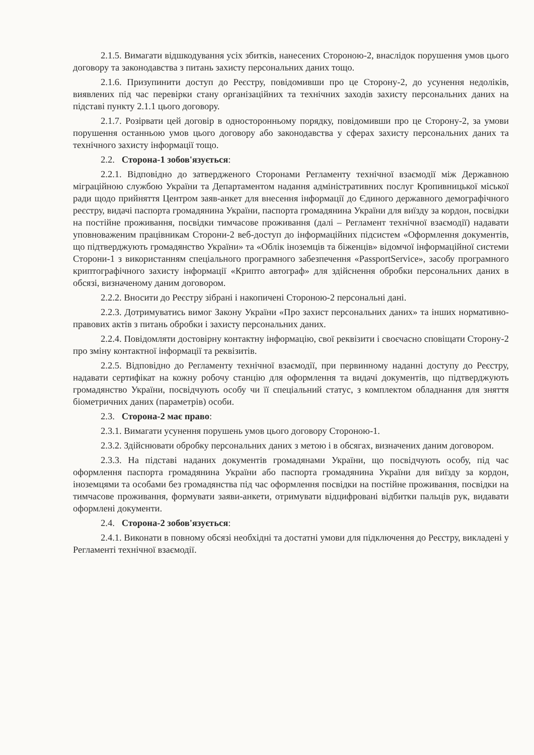2.1.5. Вимагати відшкодування усіх збитків, нанесених Стороною-2, внаслідок порушення умов цього договору та законодавства з питань захисту персональних даних тощо.
2.1.6. Призупинити доступ до Реєстру, повідомивши про це Сторону-2, до усунення недоліків, виявлених під час перевірки стану організаційних та технічних заходів захисту персональних даних на підставі пункту 2.1.1 цього договору.
2.1.7. Розірвати цей договір в односторонньому порядку, повідомивши про це Сторону-2, за умови порушення останньою умов цього договору або законодавства у сферах захисту персональних даних та технічного захисту інформації тощо.
2.2. Сторона-1 зобов'язується:
2.2.1. Відповідно до затвердженого Сторонами Регламенту технічної взаємодії між Державною міграційною службою України та Департаментом надання адміністративних послуг Кропивницької міської ради щодо прийняття Центром заяв-анкет для внесення інформації до Єдиного державного демографічного реєстру, видачі паспорта громадянина України, паспорта громадянина України для виїзду за кордон, посвідки на постійне проживання, посвідки тимчасове проживання (далі – Регламент технічної взаємодії) надавати уповноваженим працівникам Сторони-2 веб-доступ до інформаційних підсистем «Оформлення документів, що підтверджують громадянство України» та «Облік іноземців та біженців» відомчої інформаційної системи Сторони-1 з використанням спеціального програмного забезпечення «PassportService», засобу програмного криптографічного захисту інформації «Крипто автограф» для здійснення обробки персональних даних в обсязі, визначеному даним договором.
2.2.2. Вносити до Реєстру зібрані і накопичені Стороною-2 персональні дані.
2.2.3. Дотримуватись вимог Закону України «Про захист персональних даних» та інших нормативно-правових актів з питань обробки і захисту персональних даних.
2.2.4. Повідомляти достовірну контактну інформацію, свої реквізити і своєчасно сповіщати Сторону-2 про зміну контактної інформації та реквізитів.
2.2.5. Відповідно до Регламенту технічної взаємодії, при первинному наданні доступу до Реєстру, надавати сертифікат на кожну робочу станцію для оформлення та видачі документів, що підтверджують громадянство України, посвідчують особу чи її спеціальний статус, з комплектом обладнання для зняття біометричних даних (параметрів) особи.
2.3. Сторона-2 має право:
2.3.1. Вимагати усунення порушень умов цього договору Стороною-1.
2.3.2. Здійснювати обробку персональних даних з метою і в обсягах, визначених даним договором.
2.3.3. На підставі наданих документів громадянами України, що посвідчують особу, під час оформлення паспорта громадянина України або паспорта громадянина України для виїзду за кордон, іноземцями та особами без громадянства під час оформлення посвідки на постійне проживання, посвідки на тимчасове проживання, формувати заяви-анкети, отримувати відцифровані відбитки пальців рук, видавати оформлені документи.
2.4. Сторона-2 зобов'язується:
2.4.1. Виконати в повному обсязі необхідні та достатні умови для підключення до Реєстру, викладені у Регламенті технічної взаємодії.